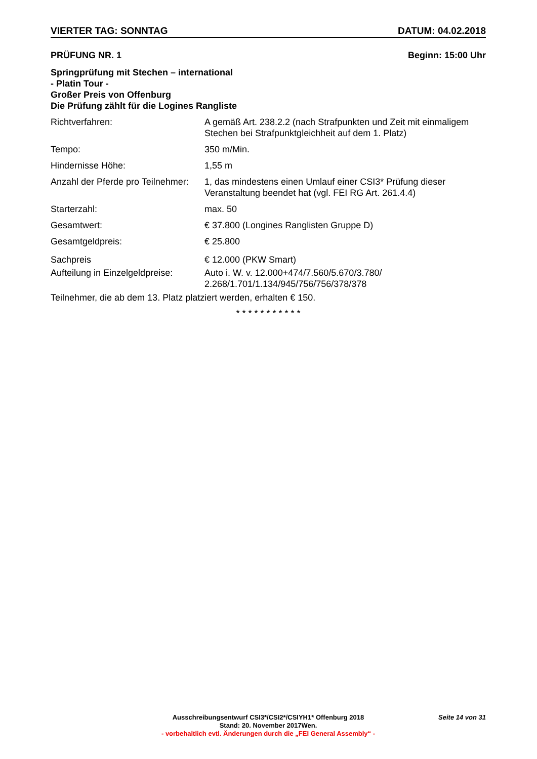VIERTER TAG: SONNTAG DATUM: 04.02.2018
PRÜFUNG NR. 1 Beginn: 15:00 Uhr
Springprüfung mit Stechen – international
- Platin Tour -
Großer Preis von Offenburg
Die Prüfung zählt für die Logines Rangliste
Richtverfahren: A gemäß Art. 238.2.2 (nach Strafpunkten und Zeit mit einmaligem Stechen bei Strafpunktgleichheit auf dem 1. Platz)
Tempo: 350 m/Min.
Hindernisse Höhe: 1,55 m
Anzahl der Pferde pro Teilnehmer:
1, das mindestens einen Umlauf einer CSI3* Prüfung dieser Veranstaltung beendet hat (vgl. FEI RG Art. 261.4.4)
Starterzahl: max. 50
Gesamtwert: € 37.800 (Longines Ranglisten Gruppe D)
Gesamtgeldpreis: € 25.800
Sachpreis € 12.000 (PKW Smart)
Aufteilung in Einzelgeldpreise:
Auto i. W. v. 12.000+474/7.560/5.670/3.780/
2.268/1.701/1.134/945/756/756/378/378
Teilnehmer, die ab dem 13. Platz platziert werden, erhalten € 150.
* * * * * * * * * * *
Seite 14 von 31
Ausschreibungsentwurf CSI3*/CSI2*/CSIYH1* Offenburg 2018
Stand: 20. November 2017Wen.
- vorbehaltlich evtl. Änderungen durch die „FEI General Assembly“ -